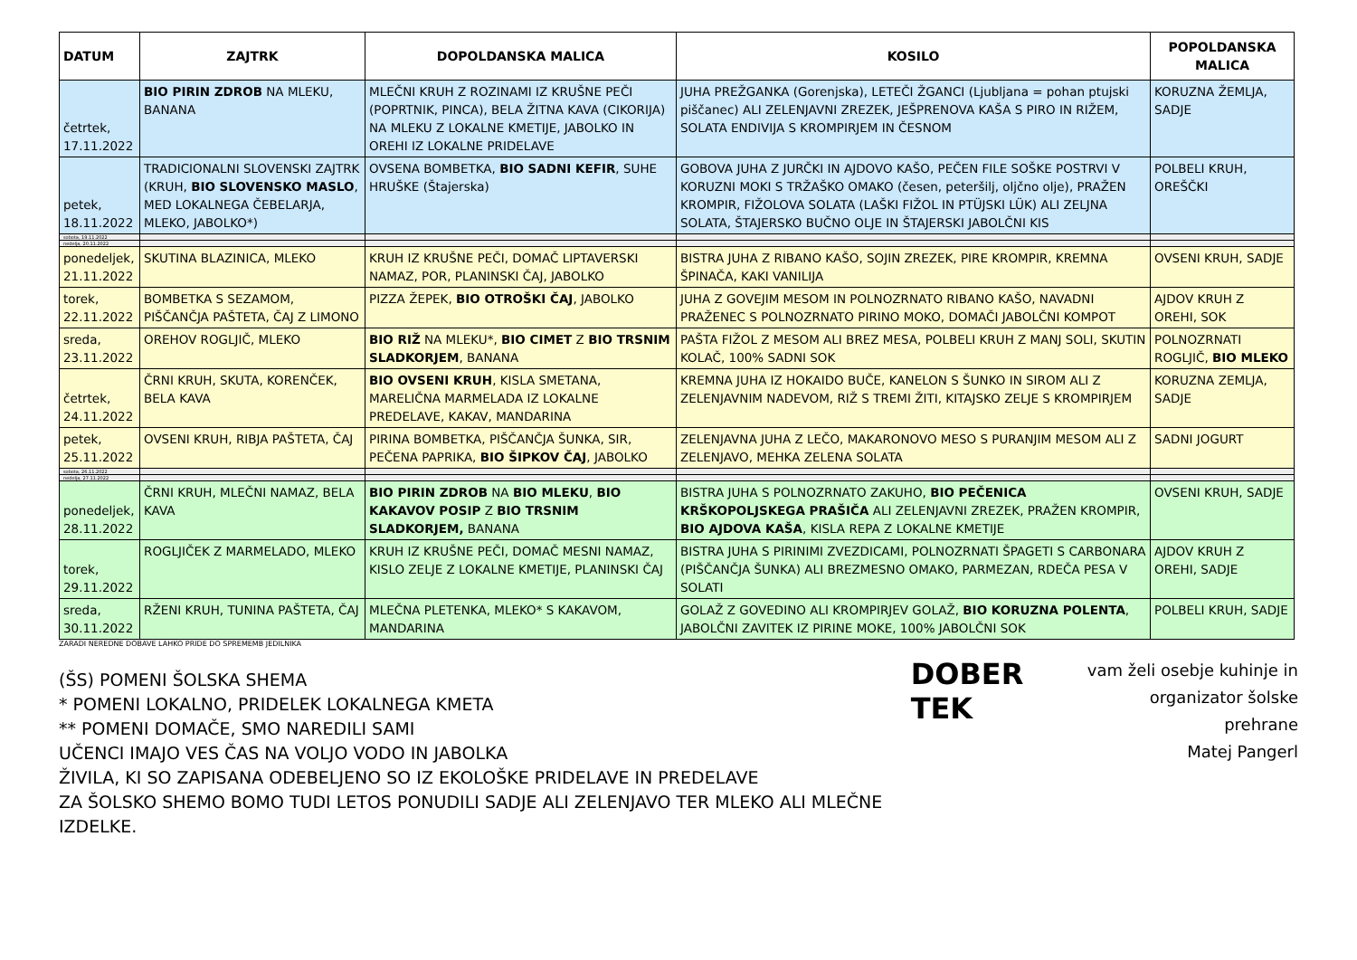| DATUM | ZAJTRK | DOPOLDANSKA MALICA | KOSILO | POPOLDANSKA MALICA |
| --- | --- | --- | --- | --- |
| četrtek, 17.11.2022 | BIO PIRIN ZDROB NA MLEKU, BANANA | MLEČNI KRUH Z ROZINAMI IZ KRUŠNE PEČI (POPRTNIK, PINCA), BELA ŽITNA KAVA (CIKORIJA) NA MLEKU Z LOKALNE KMETIJE, JABOLKO IN OREHI IZ LOKALNE PRIDELAVE | JUHA PREŽGANKA (Gorenjska), LETEČI ŽGANCI (Ljubljana = pohan ptujski piščanec) ALI ZELENJAVNI ZREZEK, JEŠPRENOVA KAŠA S PIRO IN RIŽEM, SOLATA ENDIVIJA S KROMPIRJEM IN ČESNOM | KORUZNA ŽEMLJA, SADJE |
| petek, 18.11.2022 | TRADICIONALNI SLOVENSKI ZAJTRK (KRUH, BIO SLOVENSKO MASLO , MED LOKALNEGA ČEBELARJA, MLEKO, JABOLKO*) | OVSENA BOMBETKA, BIO SADNI KEFIR , SUHE HRUŠKE (Štajerska) | GOBOVA JUHA Z JURČKI IN AJDOVO KAŠO, PEČEN FILE SOŠKE POSTRVI V KORUZNI MOKI S TRŽAŠKO OMAKO (česen, peteršilj, oljčno olje), PRAŽEN KROMPIR, FIŽOLOVA SOLATA (LAŠKI FIŽOL IN PTÜJSKI LÜK) ALI ZELJNA SOLATA, ŠTAJERSKO BUČNO OLJE IN ŠTAJERSKI JABOLČNI KIS | POLBELI KRUH, OREŠČKI |
| sobota, 19.11.2022 | | | | |
| nedelja, 20.11.2022 | | | | |
| ponedeljek, 21.11.2022 | SKUTINA BLAZINICA, MLEKO | KRUH IZ KRUŠNE PEČI, DOMAČ LIPTAVERSKI NAMAZ, POR, PLANINSKI ČAJ, JABOLKO | BISTRA JUHA Z RIBANO KAŠO, SOJIN ZREZEK, PIRE KROMPIR, KREMNA ŠPINAČA, KAKI VANILIJA | OVSENI KRUH, SADJE |
| torek, 22.11.2022 | BOMBETKA S SEZAMOM, PIŠČANČJA PAŠTETA, ČAJ Z LIMONO | PIZZA ŽEPEK, BIO OTROŠKI ČAJ , JABOLKO | JUHA Z GOVEJIM MESOM IN POLNOZRNATO RIBANO KAŠO, NAVADNI PRAŽENEC S POLNOZRNATO PIRINO MOKO, DOMAČI JABOLČNI KOMPOT | AJDOV KRUH Z OREHI, SOK |
| sreda, 23.11.2022 | OREHOV ROGLJIČ, MLEKO | BIO RIŽ NA MLEKU*, BIO CIMET Z BIO TRSNIM SLADKORJEM , BANANA | PAŠTA FIŽOL Z MESOM ALI BREZ MESA, POLBELI KRUH Z MANJ SOLI, SKUTIN KOLAČ, 100% SADNI SOK | POLNOZRNATI ROGLJIČ, BIO MLEKO |
| četrtek, 24.11.2022 | ČRNI KRUH, SKUTA, KORENČEK, BELA KAVA | BIO OVSENI KRUH , KISLA SMETANA, MARELIČNA MARMELADA IZ LOKALNE PREDELAVE, KAKAV, MANDARINA | KREMNA JUHA IZ HOKAIDO BUČE, KANELON S ŠUNKO IN SIROM ALI Z ZELENJAVNIM NADEVOM, RIŽ S TREMI ŽITI, KITAJSKO ZELJE S KROMPIRJEM | KORUZNA ZEMLJA, SADJE |
| petek, 25.11.2022 | OVSENI KRUH, RIBJA PAŠTETA, ČAJ | PIRINA BOMBETKA, PIŠČANČJA ŠUNKA, SIR, PEČENA PAPRIKA, BIO ŠIPKOV ČAJ , JABOLKO | ZELENJAVNA JUHA Z LEČO, MAKARONOVO MESO S PURANJIM MESOM ALI Z ZELENJAVO, MEHKA ZELENA SOLATA | SADNI JOGURT |
| sobota, 26.11.2022 | | | | |
| nedelja, 27.11.2022 | | | | |
| ponedeljek, 28.11.2022 | ČRNI KRUH, MLEČNI NAMAZ, BELA KAVA | BIO PIRIN ZDROB NA BIO MLEKU , BIO KAKAVOV POSIP Z BIO TRSNIM SLADKORJEM, BANANA | BISTRA JUHA S POLNOZRNATO ZAKUHO, BIO PEČENICA KRŠKOPOLJSKEGA PRAŠIČA ALI ZELENJAVNI ZREZEK, PRAŽEN KROMPIR, BIO AJDOVA KAŠA , KISLA REPA Z LOKALNE KMETIJE | OVSENI KRUH, SADJE |
| torek, 29.11.2022 | ROGLJIČEK Z MARMELADO, MLEKO | KRUH IZ KRUŠNE PEČI, DOMAČ MESNI NAMAZ, KISLO ZELJE Z LOKALNE KMETIJE, PLANINSKI ČAJ | BISTRA JUHA S PIRINIMI ZVEZDICAMI, POLNOZRNATI ŠPAGETI S CARBONARA (PIŠČANČJA ŠUNKA) ALI BREZMESNO OMAKO, PARMEZAN, RDEČA PESA V SOLATI | AJDOV KRUH Z OREHI, SADJE |
| sreda, 30.11.2022 | RŽENI KRUH, TUNINA PAŠTETA, ČAJ | MLEČNA PLETENKA, MLEKO* S KAKAVOM, MANDARINA | GOLAŽ Z GOVEDINO ALI KROMPIRJEV GOLAŽ, BIO KORUZNA POLENTA , JABOLČNI ZAVITEK IZ PIRINE MOKE, 100% JABOLČNI SOK | POLBELI KRUH, SADJE |
ZARADI NEREDNE DOBAVE LAHKO PRIDE DO SPREMEMB JEDILNIKA
(ŠS) POMENI ŠOLSKA SHEMA
* POMENI LOKALNO, PRIDELEK LOKALNEGA KMETA
** POMENI DOMAČE, SMO NAREDILI SAMI
UČENCI IMAJO VES ČAS NA VOLJO VODO IN JABOLKA
ŽIVILA, KI SO ZAPISANA ODEBELJENO SO IZ EKOLOŠKE PRIDELAVE IN PREDELAVE
ZA ŠOLSKO SHEMO BOMO TUDI LETOS PONUDILI SADJE ALI ZELENJAVO TER MLEKO ALI MLEČNE IZDELKE.
DOBER TEK
vam želi osebje kuhinje in
organizator šolske prehrane
Matej Pangerl